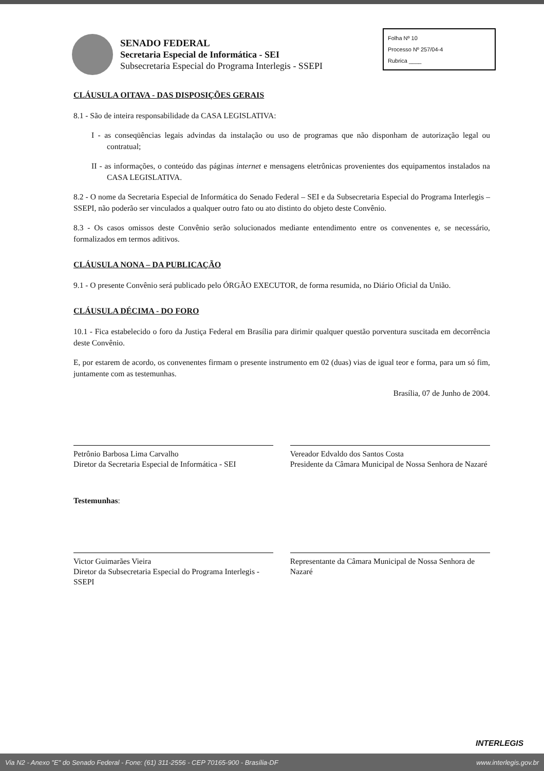SENADO FEDERAL
Secretaria Especial de Informática - SEI
Subsecretaria Especial do Programa Interlegis - SSEPI
Folha Nº 10
Processo Nº 257/04-4
Rubrica ____
CLÁUSULA OITAVA - DAS DISPOSIÇÕES GERAIS
8.1 - São de inteira responsabilidade da CASA LEGISLATIVA:
I - as conseqüências legais advindas da instalação ou uso de programas que não disponham de autorização legal ou contratual;
II - as informações, o conteúdo das páginas internet e mensagens eletrônicas provenientes dos equipamentos instalados na CASA LEGISLATIVA.
8.2 - O nome da Secretaria Especial de Informática do Senado Federal – SEI e da Subsecretaria Especial do Programa Interlegis – SSEPI, não poderão ser vinculados a qualquer outro fato ou ato distinto do objeto deste Convênio.
8.3 - Os casos omissos deste Convênio serão solucionados mediante entendimento entre os convenentes e, se necessário, formalizados em termos aditivos.
CLÁUSULA NONA – DA PUBLICAÇÃO
9.1 - O presente Convênio será publicado pelo ÓRGÃO EXECUTOR, de forma resumida, no Diário Oficial da União.
CLÁUSULA DÉCIMA - DO FORO
10.1 - Fica estabelecido o foro da Justiça Federal em Brasília para dirimir qualquer questão porventura suscitada em decorrência deste Convênio.
E, por estarem de acordo, os convenentes firmam o presente instrumento em 02 (duas) vias de igual teor e forma, para um só fim, juntamente com as testemunhas.
Brasília, 07 de Junho de 2004.
Petrônio Barbosa Lima Carvalho
Diretor da Secretaria Especial de Informática - SEI
Vereador Edvaldo dos Santos Costa
Presidente da Câmara Municipal de Nossa Senhora de Nazaré
Testemunhas:
Victor Guimarães Vieira
Diretor da Subsecretaria Especial do Programa Interlegis - SSEPI
Representante da Câmara Municipal de Nossa Senhora de Nazaré
INTERLEGIS
Via N2 - Anexo "E" do Senado Federal - Fone: (61) 311-2556 - CEP 70165-900 - Brasília-DF www.interlegis.gov.br